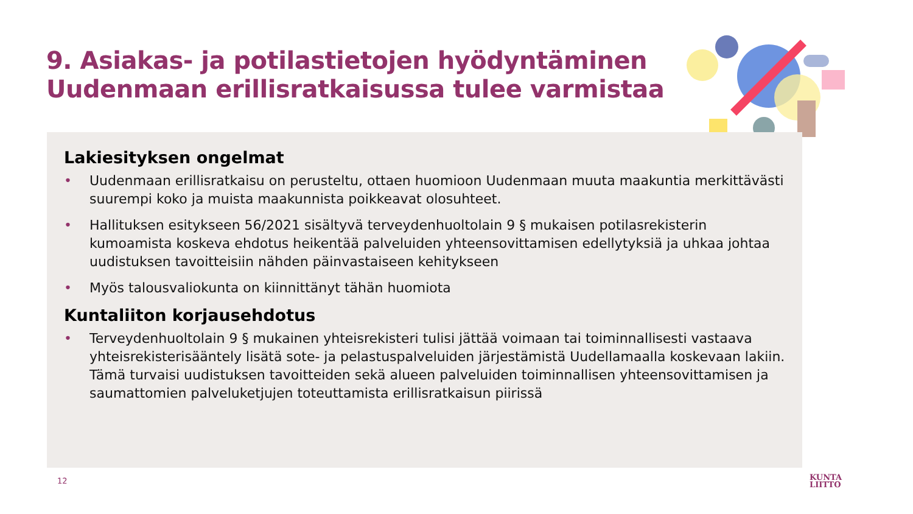9. Asiakas- ja potilastietojen hyödyntäminen
Uudenmaan erillisratkaisussa tulee varmistaa
Lakiesityksen ongelmat
• Uudenmaan erillisratkaisu on perusteltu, ottaen huomioon Uudenmaan muuta maakuntia merkittävästi suurempi koko ja muista maakunnista poikkeavat olosuhteet.
• Hallituksen esitykseen 56/2021 sisältyvä terveydenhuoltolain 9 § mukaisen potilasrekisterin kumoamista koskeva ehdotus heikentää palveluiden yhteensovittamisen edellytyksiä ja uhkaa johtaa uudistuksen tavoitteisiin nähden päinvastaiseen kehitykseen
• Myös talousvaliokunta on kiinnittänyt tähän huomiota
Kuntaliiton korjausehdotus
• Terveydenhuoltolain 9 § mukainen yhteisrekisteri tulisi jättää voimaan tai toiminnallisesti vastaava yhteisrekisterisääntely lisätä sote- ja pelastuspalveluiden järjestämistä Uudellamaalla koskevaan lakiin. Tämä turvaisi uudistuksen tavoitteiden sekä alueen palveluiden toiminnallisen yhteensovittamisen ja saumattomien palveluketjujen toteuttamista erillisratkaisun piirissä
12
KUNTA
LIITTO